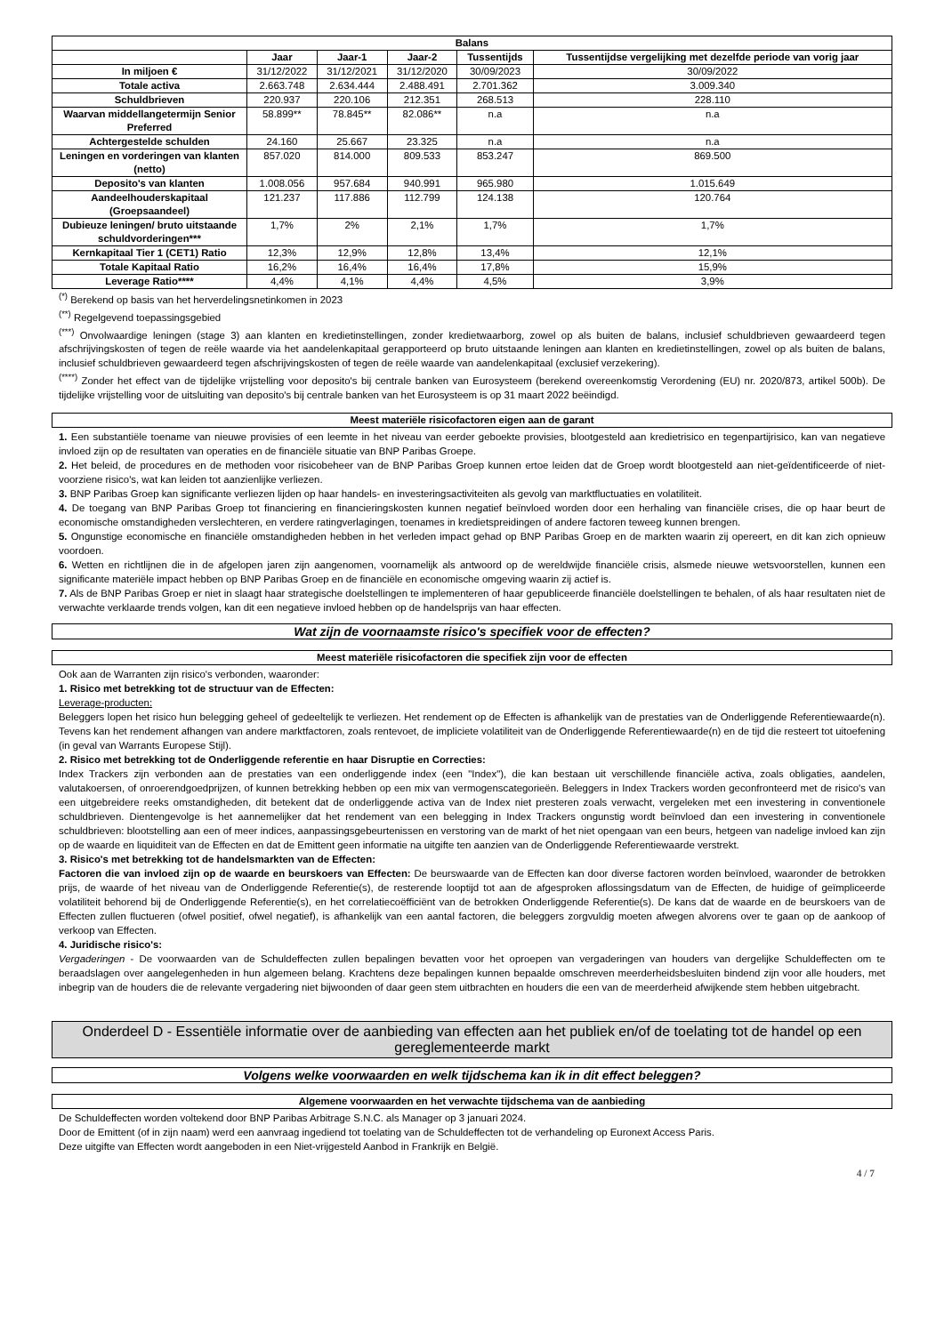| Balans | | | | | |
| --- | --- | --- | --- | --- | --- |
| | Jaar | Jaar-1 | Jaar-2 | Tussentijds | Tussentijdse vergelijking met dezelfde periode van vorig jaar |
| In miljoen € | 31/12/2022 | 31/12/2021 | 31/12/2020 | 30/09/2023 | 30/09/2022 |
| Totale activa | 2.663.748 | 2.634.444 | 2.488.491 | 2.701.362 | 3.009.340 |
| Schuldbrieven | 220.937 | 220.106 | 212.351 | 268.513 | 228.110 |
| Waarvan middellangetermijn Senior Preferred | 58.899** | 78.845** | 82.086** | n.a | n.a |
| Achtergestelde schulden | 24.160 | 25.667 | 23.325 | n.a | n.a |
| Leningen en vorderingen van klanten (netto) | 857.020 | 814.000 | 809.533 | 853.247 | 869.500 |
| Deposito's van klanten | 1.008.056 | 957.684 | 940.991 | 965.980 | 1.015.649 |
| Aandeelhouderskapitaal (Groepsaandeel) | 121.237 | 117.886 | 112.799 | 124.138 | 120.764 |
| Dubieuze leningen/ bruto uitstaande schuldvorderingen*** | 1,7% | 2% | 2,1% | 1,7% | 1,7% |
| Kernkapitaal Tier 1 (CET1) Ratio | 12,3% | 12,9% | 12,8% | 13,4% | 12,1% |
| Totale Kapitaal Ratio | 16,2% | 16,4% | 16,4% | 17,8% | 15,9% |
| Leverage Ratio**** | 4,4% | 4,1% | 4,4% | 4,5% | 3,9% |
<sup>(*)</sup> Berekend op basis van het herverdelingsnetinkomen in 2023
<sup>(**)</sup> Regelgevend toepassingsgebied
<sup>(***)</sup> Onvolwaardige leningen (stage 3) aan klanten en kredietinstellingen, zonder kredietwaarborg, zowel op als buiten de balans, inclusief schuldbrieven gewaardeerd tegen afschrijvingskosten of tegen de reële waarde via het aandelenkapitaal gerapporteerd op bruto uitstaande leningen aan klanten en kredietinstellingen, zowel op als buiten de balans, inclusief schuldbrieven gewaardeerd tegen afschrijvingskosten of tegen de reële waarde van aandelenkapitaal (exclusief verzekering).
<sup>(****)</sup> Zonder het effect van de tijdelijke vrijstelling voor deposito's bij centrale banken van Eurosysteem (berekend overeenkomstig Verordening (EU) nr. 2020/873, artikel 500b). De tijdelijke vrijstelling voor de uitsluiting van deposito's bij centrale banken van het Eurosysteem is op 31 maart 2022 beëindigd.
Meest materiële risicofactoren eigen aan de garant
1. Een substantiële toename van nieuwe provisies of een leemte in het niveau van eerder geboekte provisies, blootgesteld aan kredietrisico en tegenpartijrisico, kan van negatieve invloed zijn op de resultaten van operaties en de financiële situatie van BNP Paribas Groepe.
2. Het beleid, de procedures en de methoden voor risicobeheer van de BNP Paribas Groep kunnen ertoe leiden dat de Groep wordt blootgesteld aan niet-geïdentificeerde of niet-voorziene risico's, wat kan leiden tot aanzienlijke verliezen.
3. BNP Paribas Groep kan significante verliezen lijden op haar handels- en investeringsactiviteiten als gevolg van marktfluctuaties en volatiliteit.
4. De toegang van BNP Paribas Groep tot financiering en financieringskosten kunnen negatief beïnvloed worden door een herhaling van financiële crises, die op haar beurt de economische omstandigheden verslechteren, en verdere ratingverlagingen, toenames in kredietspreidingen of andere factoren teweeg kunnen brengen.
5. Ongunstige economische en financiële omstandigheden hebben in het verleden impact gehad op BNP Paribas Groep en de markten waarin zij opereert, en dit kan zich opnieuw voordoen.
6. Wetten en richtlijnen die in de afgelopen jaren zijn aangenomen, voornamelijk als antwoord op de wereldwijde financiële crisis, alsmede nieuwe wetsvoorstellen, kunnen een significante materiële impact hebben op BNP Paribas Groep en de financiële en economische omgeving waarin zij actief is.
7. Als de BNP Paribas Groep er niet in slaagt haar strategische doelstellingen te implementeren of haar gepubliceerde financiële doelstellingen te behalen, of als haar resultaten niet de verwachte verklaarde trends volgen, kan dit een negatieve invloed hebben op de handelsprijs van haar effecten.
Wat zijn de voornaamste risico's specifiek voor de effecten?
Meest materiële risicofactoren die specifiek zijn voor de effecten
Ook aan de Warranten zijn risico's verbonden, waaronder:
1. Risico met betrekking tot de structuur van de Effecten:
Leverage-producten:
Beleggers lopen het risico hun belegging geheel of gedeeltelijk te verliezen. Het rendement op de Effecten is afhankelijk van de prestaties van de Onderliggende Referentiewaarde(n). Tevens kan het rendement afhangen van andere marktfactoren, zoals rentevoet, de impliciete volatiliteit van de Onderliggende Referentiewaarde(n) en de tijd die resteert tot uitoefening (in geval van Warrants Europese Stijl).
2. Risico met betrekking tot de Onderliggende referentie en haar Disruptie en Correcties:
Index Trackers zijn verbonden aan de prestaties van een onderliggende index (een "Index"), die kan bestaan uit verschillende financiële activa, zoals obligaties, aandelen, valutakoersen, of onroerendgoedprijzen, of kunnen betrekking hebben op een mix van vermogenscategorieën. Beleggers in Index Trackers worden geconfronteerd met de risico's van een uitgebreidere reeks omstandigheden, dit betekent dat de onderliggende activa van de Index niet presteren zoals verwacht, vergeleken met een investering in conventionele schuldbrieven. Dientengevolge is het aannemelijker dat het rendement van een belegging in Index Trackers ongunstig wordt beïnvloed dan een investering in conventionele schuldbrieven: blootstelling aan een of meer indices, aanpassingsgebeurtenissen en verstoring van de markt of het niet opengaan van een beurs, hetgeen van nadelige invloed kan zijn op de waarde en liquiditeit van de Effecten en dat de Emittent geen informatie na uitgifte ten aanzien van de Onderliggende Referentiewaarde verstrekt.
3. Risico's met betrekking tot de handelsmarkten van de Effecten:
Factoren die van invloed zijn op de waarde en beurskoers van Effecten: De beurswaarde van de Effecten kan door diverse factoren worden beïnvloed, waaronder de betrokken prijs, de waarde of het niveau van de Onderliggende Referentie(s), de resterende looptijd tot aan de afgesproken aflossingsdatum van de Effecten, de huidige of geïmpliceerde volatiliteit behorend bij de Onderliggende Referentie(s), en het correlatiecoëfficiënt van de betrokken Onderliggende Referentie(s). De kans dat de waarde en de beurskoers van de Effecten zullen fluctueren (ofwel positief, ofwel negatief), is afhankelijk van een aantal factoren, die beleggers zorgvuldig moeten afwegen alvorens over te gaan op de aankoop of verkoop van Effecten.
4. Juridische risico's:
Vergaderingen - De voorwaarden van de Schuldeffecten zullen bepalingen bevatten voor het oproepen van vergaderingen van houders van dergelijke Schuldeffecten om te beraadslagen over aangelegenheden in hun algemeen belang. Krachtens deze bepalingen kunnen bepaalde omschreven meerderheidsbesluiten bindend zijn voor alle houders, met inbegrip van de houders die de relevante vergadering niet bijwoonden of daar geen stem uitbrachten en houders die een van de meerderheid afwijkende stem hebben uitgebracht.
Onderdeel D - Essentiële informatie over de aanbieding van effecten aan het publiek en/of de toelating tot de handel op een gereglementeerde markt
Volgens welke voorwaarden en welk tijdschema kan ik in dit effect beleggen?
Algemene voorwaarden en het verwachte tijdschema van de aanbieding
De Schuldeffecten worden voltekend door BNP Paribas Arbitrage S.N.C. als Manager op 3 januari 2024.
Door de Emittent (of in zijn naam) werd een aanvraag ingediend tot toelating van de Schuldeffecten tot de verhandeling op Euronext Access Paris.
Deze uitgifte van Effecten wordt aangeboden in een Niet-vrijgesteld Aanbod in Frankrijk en België.
4 / 7